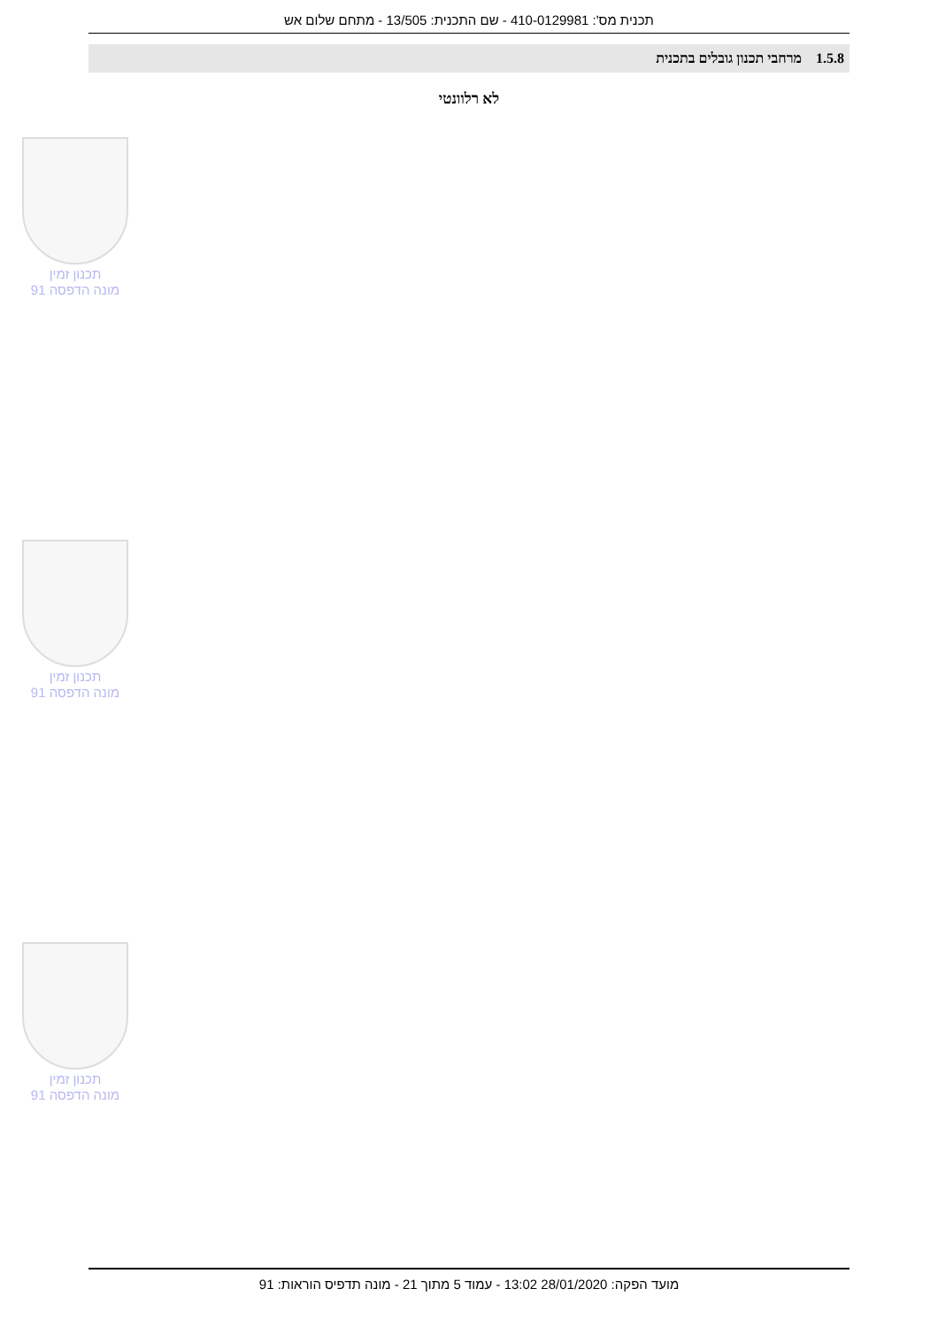תכנית מס': 410-0129981 - שם התכנית: 13/505 - מתחם שלום אש
1.5.8 מרחבי תכנון גובלים בתכנית
לא רלוונטי
תכנון זמין
מונה הדפסה 91
תכנון זמין
מונה הדפסה 91
תכנון זמין
מונה הדפסה 91
מועד הפקה: 28/01/2020 13:02 - עמוד 5 מתוך 21 - מונה תדפיס הוראות: 91